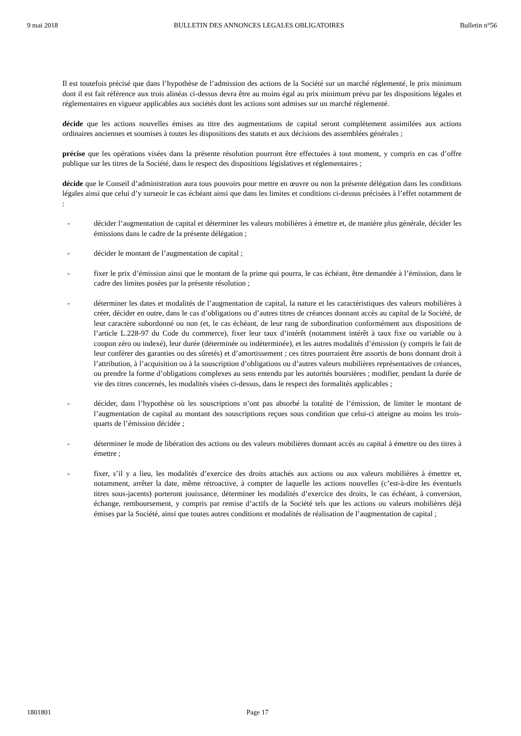9 mai 2018 BULLETIN DES ANNONCES LEGALES OBLIGATOIRES Bulletin n°56
Il est toutefois précisé que dans l’hypothèse de l’admission des actions de la Société sur un marché réglementé, le prix minimum dont il est fait référence aux trois alinéas ci-dessus devra être au moins égal au prix minimum prévu par les dispositions légales et réglementaires en vigueur applicables aux sociétés dont les actions sont admises sur un marché réglementé.
décide que les actions nouvelles émises au titre des augmentations de capital seront complètement assimilées aux actions ordinaires anciennes et soumises à toutes les dispositions des statuts et aux décisions des assemblées générales ;
précise que les opérations visées dans la présente résolution pourront être effectuées à tout moment, y compris en cas d’offre publique sur les titres de la Société, dans le respect des dispositions législatives et réglementaires ;
décide que le Conseil d’administration aura tous pouvoirs pour mettre en œuvre ou non la présente délégation dans les conditions légales ainsi que celui d’y surseoir le cas échéant ainsi que dans les limites et conditions ci-dessus précisées à l’effet notamment de :
- décider l’augmentation de capital et déterminer les valeurs mobilières à émettre et, de manière plus générale, décider les émissions dans le cadre de la présente délégation ;
- décider le montant de l’augmentation de capital ;
- fixer le prix d’émission ainsi que le montant de la prime qui pourra, le cas échéant, être demandée à l’émission, dans le cadre des limites posées par la présente résolution ;
- déterminer les dates et modalités de l’augmentation de capital, la nature et les caractéristiques des valeurs mobilières à créer, décider en outre, dans le cas d’obligations ou d’autres titres de créances donnant accès au capital de la Société, de leur caractère subordonné ou non (et, le cas échéant, de leur rang de subordination conformément aux dispositions de l’article L.228-97 du Code du commerce), fixer leur taux d’intérêt (notamment intérêt à taux fixe ou variable ou à coupon zéro ou indexé), leur durée (déterminée ou indéterminée), et les autres modalités d’émission (y compris le fait de leur conférer des garanties ou des sûretés) et d’amortissement ; ces titres pourraient être assortis de bons donnant droit à l’attribution, à l’acquisition ou à la souscription d’obligations ou d’autres valeurs mobilières représentatives de créances, ou prendre la forme d’obligations complexes au sens entendu par les autorités boursières ; modifier, pendant la durée de vie des titres concernés, les modalités visées ci-dessus, dans le respect des formalités applicables ;
- décider, dans l’hypothèse où les souscriptions n’ont pas absorbé la totalité de l’émission, de limiter le montant de l’augmentation de capital au montant des souscriptions reçues sous condition que celui-ci atteigne au moins les trois-quarts de l’émission décidée ;
- déterminer le mode de libération des actions ou des valeurs mobilières donnant accès au capital à émettre ou des titres à émettre ;
- fixer, s’il y a lieu, les modalités d’exercice des droits attachés aux actions ou aux valeurs mobilières à émettre et, notamment, arrêter la date, même rétroactive, à compter de laquelle les actions nouvelles (c’est-à-dire les éventuels titres sous-jacents) porteront jouissance, déterminer les modalités d’exercice des droits, le cas échéant, à conversion, échange, remboursement, y compris par remise d’actifs de la Société tels que les actions ou valeurs mobilières déjà émises par la Société, ainsi que toutes autres conditions et modalités de réalisation de l’augmentation de capital ;
1801801 Page 17